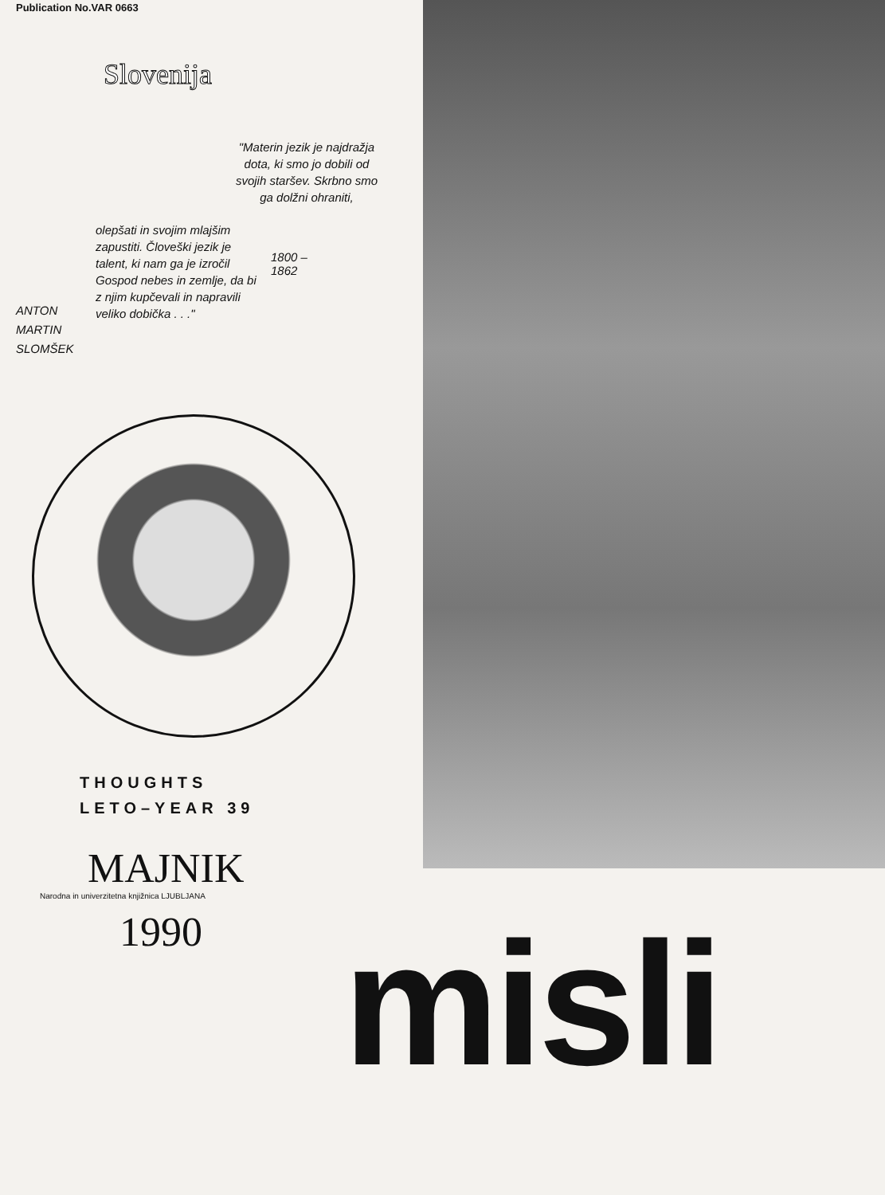Publication No.VAR 0663
Slovenija
"Materin jezik je najdražja dota, ki smo jo dobili od svojih staršev. Skrbno smo ga dolžni ohraniti,
olepšati in svojim mlajšim zapustiti. Človeški jezik je talent, ki nam ga je izročil Gospod nebes in zemlje, da bi z njim kupčevali in napravili veliko dobička . . ."
1800 – 1862
ANTON
MARTIN
SLOMŠEK
THOUGHTS
LETO–YEAR 39
MAJNIK
Narodna in univerzitetna knjižnica LJUBLJANA
1990
misli